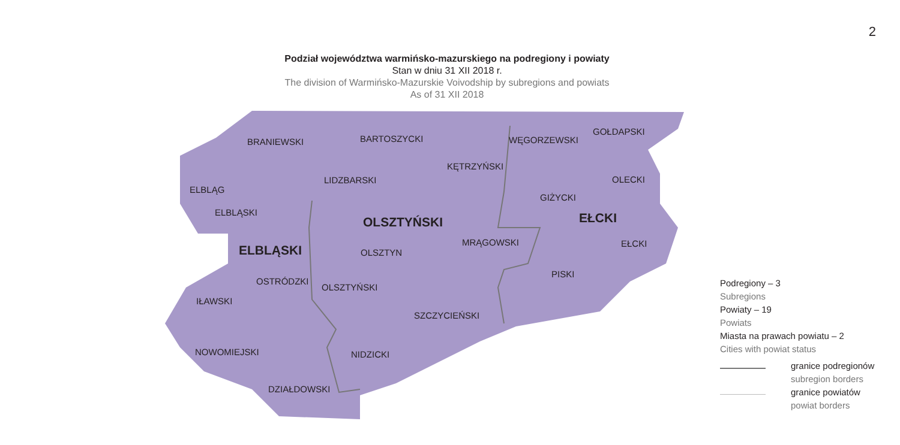2
Podział województwa warmińsko-mazurskiego na podregiony i powiaty
Stan w dniu 31 XII 2018 r.
The division of Warmińsko-Mazurskie Voivodship by subregions and powiats
As of 31 XII 2018
BRANIEWSKI
BARTOSZYCKI
WĘGORZEWSKI
GOŁDAPSKI
KĘTRZYŃSKI
LIDZBARSKI
OLECKI
ELBLĄG
GIŻYCKI
ELBLĄSKI
OLSZTYŃSKI
EŁCKI
MRĄGOWSKI
EŁCKI
ELBLĄSKI
OLSZTYN
PISKI
OSTRÓDZKI
OLSZTYŃSKI
IŁAWSKI
SZCZYCIEŃSKI
NOWOMIEJSKI
NIDZICKI
DZIAŁDOWSKI
Podregiony – 3
Subregions
Powiaty – 19
Powiats
Miasta na prawach powiatu – 2
Cities with powiat status
granice podregionów
subregion borders
granice powiatów
powiat borders